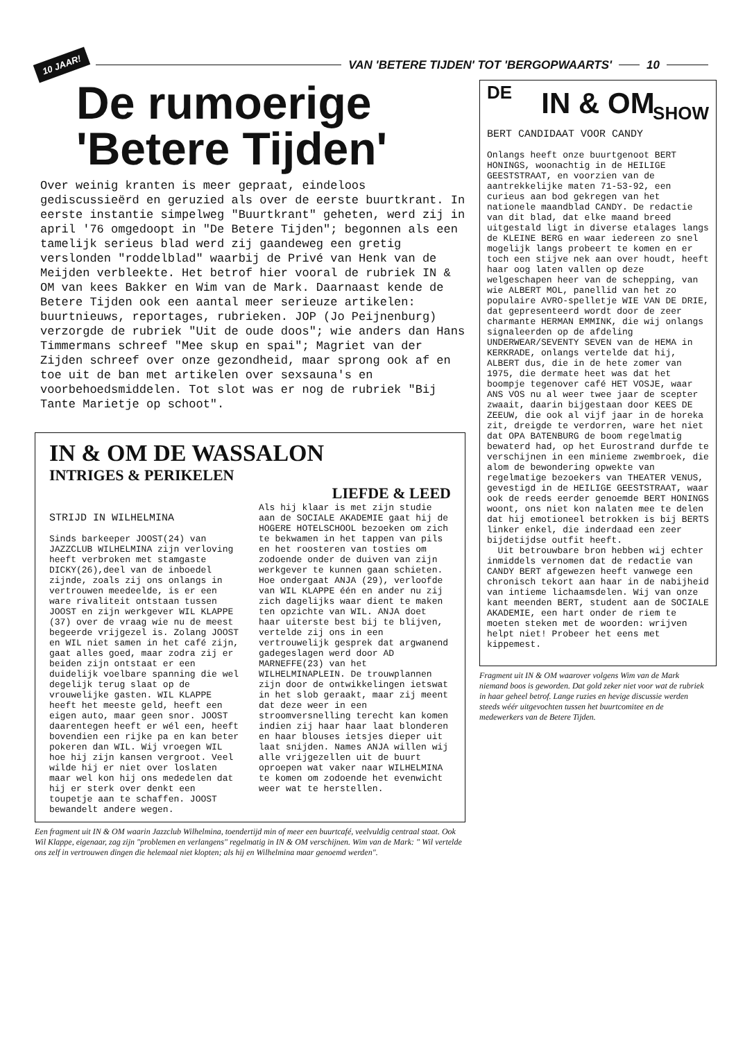10 JAAR! VAN 'BETERE TIJDEN' TOT 'BERGOPWAARTS' 10
De rumoerige
'Betere Tijden'
Over weinig kranten is meer gepraat, eindeloos gediscussieërd en geruzied als over de eerste buurtkrant. In eerste instantie simpelweg "Buurtkrant" geheten, werd zij in april '76 omgedoopt in "De Betere Tijden"; begonnen als een tamelijk serieus blad werd zij gaandeweg een gretig verslonden "roddelblad" waarbij de Privé van Henk van de Meijden verbleekte. Het betrof hier vooral de rubriek IN & OM van kees Bakker en Wim van de Mark. Daarnaast kende de Betere Tijden ook een aantal meer serieuze artikelen: buurtnieuws, reportages, rubrieken. JOP (Jo Peijnenburg) verzorgde de rubriek "Uit de oude doos"; wie anders dan Hans Timmermans schreef "Mee skup en spai"; Magriet van der Zijden schreef over onze gezondheid, maar sprong ook af en toe uit de ban met artikelen over sexsauna's en voorbehoedsmiddelen. Tot slot was er nog de rubriek "Bij Tante Marietje op schoot".
IN & OM DE WASSALON
INTRIGES & PERIKELEN
LIEFDE & LEED
STRIJD IN WILHELMINA
Sinds barkeeper JOOST(24) van JAZZCLUB WILHELMINA zijn verloving heeft verbroken met stamgaste DICKY(26),deel van de inboedel zijnde, zoals zij ons onlangs in vertrouwen meedeelde, is er een ware rivaliteit ontstaan tussen JOOST en zijn werkgever WIL KLAPPE (37) over de vraag wie nu de meest begeerde vrijgezel is. Zolang JOOST en WIL niet samen in het café zijn, gaat alles goed, maar zodra zij er beiden zijn ontstaat er een duidelijk voelbare spanning die wel degelijk terug slaat op de vrouwelijke gasten. WIL KLAPPE heeft het meeste geld, heeft een eigen auto, maar geen snor. JOOST daarentegen heeft er wél een, heeft bovendien een rijke pa en kan beter pokeren dan WIL. Wij vroegen WIL hoe hij zijn kansen vergroot. Veel wilde hij er niet over loslaten maar wel kon hij ons mededelen dat hij er sterk over denkt een toupetje aan te schaffen. JOOST bewandelt andere wegen.
Als hij klaar is met zijn studie aan de SOCIALE AKADEMIE gaat hij de HOGERE HOTELSCHOOL bezoeken om zich te bekwamen in het tappen van pils en het roosteren van tosties om zodoende onder de duiven van zijn werkgever te kunnen gaan schieten. Hoe ondergaat ANJA (29), verloofde van WIL KLAPPE één en ander nu zij zich dagelijks waar dient te maken ten opzichte van WIL. ANJA doet haar uiterste best bij te blijven, vertelde zij ons in een vertrouwelijk gesprek dat argwanend gadegeslagen werd door AD MARNEFFE(23) van het WILHELMINAPLEIN. De trouwplannen zijn door de ontwikkelingen ietswat in het slob geraakt, maar zij meent dat deze weer in een stroomversnelling terecht kan komen indien zij haar haar laat blonderen en haar blouses ietsjes dieper uit laat snijden. Names ANJA willen wij alle vrijgezellen uit de buurt oproepen wat vaker naar WILHELMINA te komen om zodoende het evenwicht weer wat te herstellen.
Een fragment uit IN & OM waarin Jazzclub Wilhelmina, toendertijd min of meer een buurtcafé, veelvuldig centraal staat. Ook Wil Klappe, eigenaar, zag zijn "problemen en verlangens" regelmatig in IN & OM verschijnen. Wim van de Mark: " Wil vertelde ons zelf in vertrouwen dingen die helemaal niet klopten; als hij en Wilhelmina maar genoemd werden".
DE
IN & OM
SHOW
BERT CANDIDAAT VOOR CANDY
Onlangs heeft onze buurtgenoot BERT HONINGS, woonachtig in de HEILIGE GEESTSTRAAT, en voorzien van de aantrekkelijke maten 71-53-92, een curieus aan bod gekregen van het nationele maandblad CANDY. De redactie van dit blad, dat elke maand breed uitgestald ligt in diverse etalages langs de KLEINE BERG en waar iedereen zo snel mogelijk langs probeert te komen en er toch een stijve nek aan over houdt, heeft haar oog laten vallen op deze welgeschapen heer van de schepping, van wie ALBERT MOL, panellid van het zo populaire AVRO-spelletje WIE VAN DE DRIE, dat gepresenteerd wordt door de zeer charmante HERMAN EMMINK, die wij onlangs signaleerden op de afdeling UNDERWEAR/SEVENTY SEVEN van de HEMA in KERKRADE, onlangs vertelde dat hij, ALBERT dus, die in de hete zomer van 1975, die dermate heet was dat het boompje tegenover café HET VOSJE, waar ANS VOS nu al weer twee jaar de scepter zwaait, daarin bijgestaan door KEES DE ZEEUW, die ook al vijf jaar in de horeka zit, dreigde te verdorren, ware het niet dat OPA BATENBURG de boom regelmatig bewaterd had, op het Eurostrand durfde te verschijnen in een minieme zwembroek, die alom de bewondering opwekte van regelmatige bezoekers van THEATER VENUS, gevestigd in de HEILIGE GEESTSTRAAT, waar ook de reeds eerder genoemde BERT HONINGS woont, ons niet kon nalaten mee te delen dat hij emotioneel betrokken is bij BERTS linker enkel, die inderdaad een zeer bijdetijdse outfit heeft.
Uit betrouwbare bron hebben wij echter inmiddels vernomen dat de redactie van CANDY BERT afgewezen heeft vanwege een chronisch tekort aan haar in de nabijheid van intieme lichaamsdelen. Wij van onze kant meenden BERT, student aan de SOCIALE AKADEMIE, een hart onder de riem te moeten steken met de woorden: wrijven helpt niet! Probeer het eens met kippemest.
Fragment uit IN & OM waarover volgens Wim van de Mark niemand boos is geworden. Dat gold zeker niet voor wat de rubriek in haar geheel betrof. Lange ruzies en hevige discussie werden steeds wéér uitgevochten tussen het buurtcomitee en de medewerkers van de Betere Tijden.